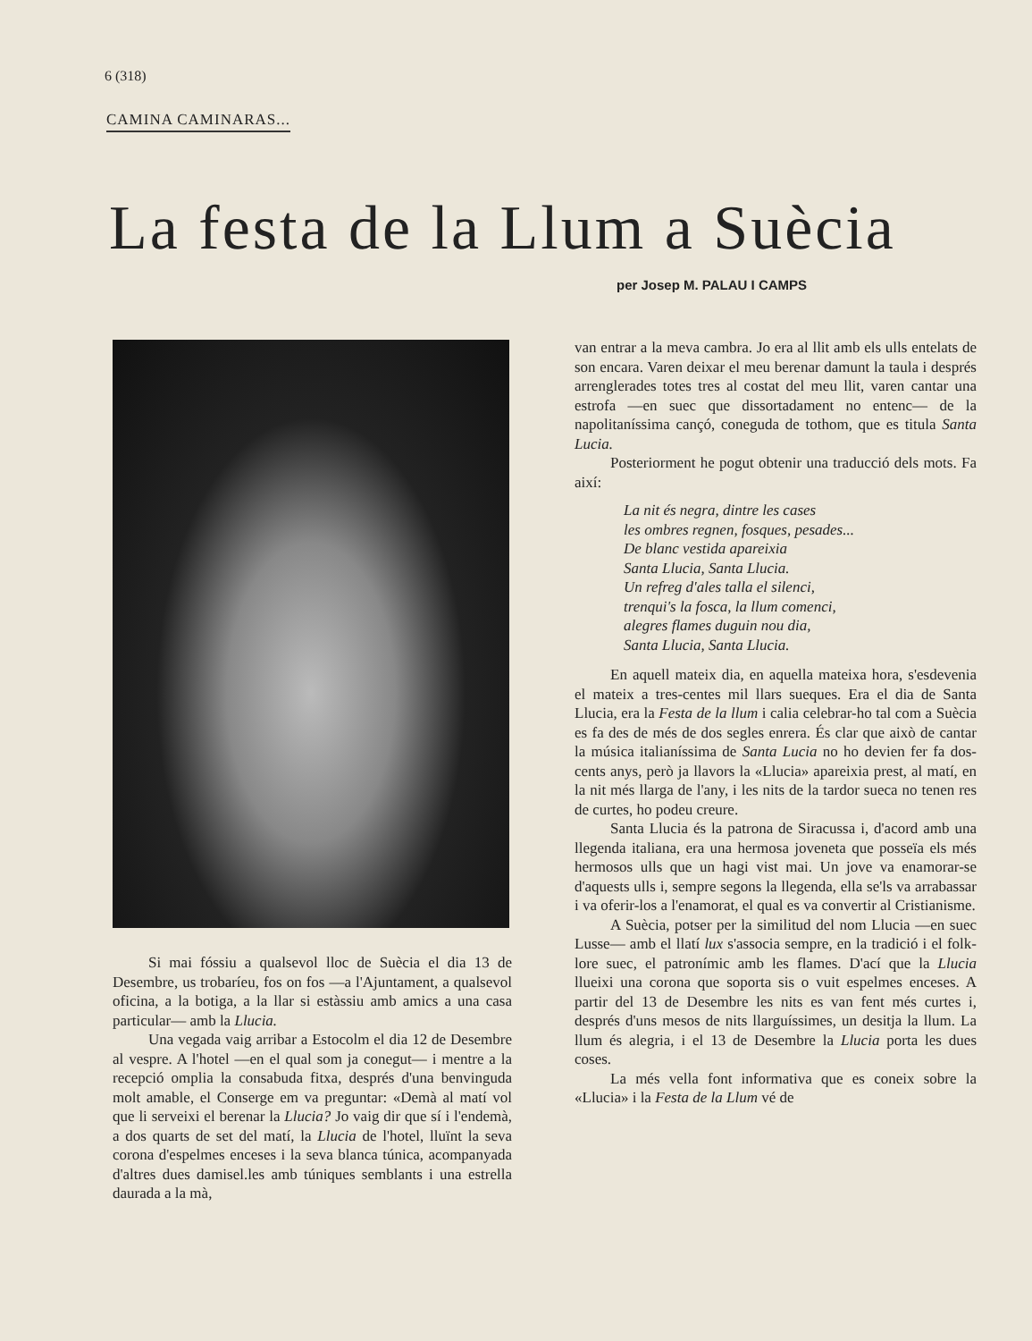6 (318)
CAMINA CAMINARAS...
La festa de la Llum a Suècia
per Josep M. PALAU I CAMPS
Si mai fóssiu a qualsevol lloc de Suècia el dia 13 de Desembre, us trobaríeu, fos on fos —a l'Ajuntament, a qualsevol oficina, a la botiga, a la llar si estàssiu amb amics a una casa particular— amb la Llucia.
Una vegada vaig arribar a Estocolm el dia 12 de Desembre al vespre. A l'hotel —en el qual som ja conegut— i mentre a la recepció omplia la consabuda fitxa, després d'una benvinguda molt amable, el Conserge em va preguntar: «Demà al matí vol que li serveixi el berenar la Llucia? Jo vaig dir que sí i l'endemà, a dos quarts de set del matí, la Llucia de l'hotel, lluïnt la seva corona d'espelmes enceses i la seva blanca túnica, acompanyada d'altres dues damisel.les amb túniques semblants i una estrella daurada a la mà,
van entrar a la meva cambra. Jo era al llit amb els ulls entelats de son encara. Varen deixar el meu berenar damunt la taula i després arrenglerades totes tres al costat del meu llit, varen cantar una estrofa —en suec que dissortadament no entenc— de la napolitaníssima cançó, coneguda de tothom, que es titula Santa Lucia.
Posteriorment he pogut obtenir una traducció dels mots. Fa així:
La nit és negra, dintre les cases
les ombres regnen, fosques, pesades...
De blanc vestida apareixia
Santa Llucia, Santa Llucia.
Un refreg d'ales talla el silenci,
trenqui's la fosca, la llum comenci,
alegres flames duguin nou dia,
Santa Llucia, Santa Llucia.
En aquell mateix dia, en aquella mateixa hora, s'esdevenia el mateix a tres-centes mil llars sueques. Era el dia de Santa Llucia, era la Festa de la llum i calia celebrar-ho tal com a Suècia es fa des de més de dos segles enrera. És clar que això de cantar la música italianíssima de Santa Lucia no ho devien fer fa dos-cents anys, però ja llavors la «Llucia» apareixia prest, al matí, en la nit més llarga de l'any, i les nits de la tardor sueca no tenen res de curtes, ho podeu creure.
Santa Llucia és la patrona de Siracussa i, d'acord amb una llegenda italiana, era una hermosa joveneta que posseïa els més hermosos ulls que un hagi vist mai. Un jove va enamorar-se d'aquests ulls i, sempre segons la llegenda, ella se'ls va arrabassar i va oferir-los a l'enamorat, el qual es va convertir al Cristianisme.
A Suècia, potser per la similitud del nom Llucia —en suec Lusse— amb el llatí lux s'associa sempre, en la tradició i el folk-lore suec, el patronímic amb les flames. D'ací que la Llucia llueixi una corona que soporta sis o vuit espelmes enceses. A partir del 13 de Desembre les nits es van fent més curtes i, després d'uns mesos de nits llarguíssimes, un desitja la llum. La llum és alegria, i el 13 de Desembre la Llucia porta les dues coses.
La més vella font informativa que es coneix sobre la «Llucia» i la Festa de la Llum vé de